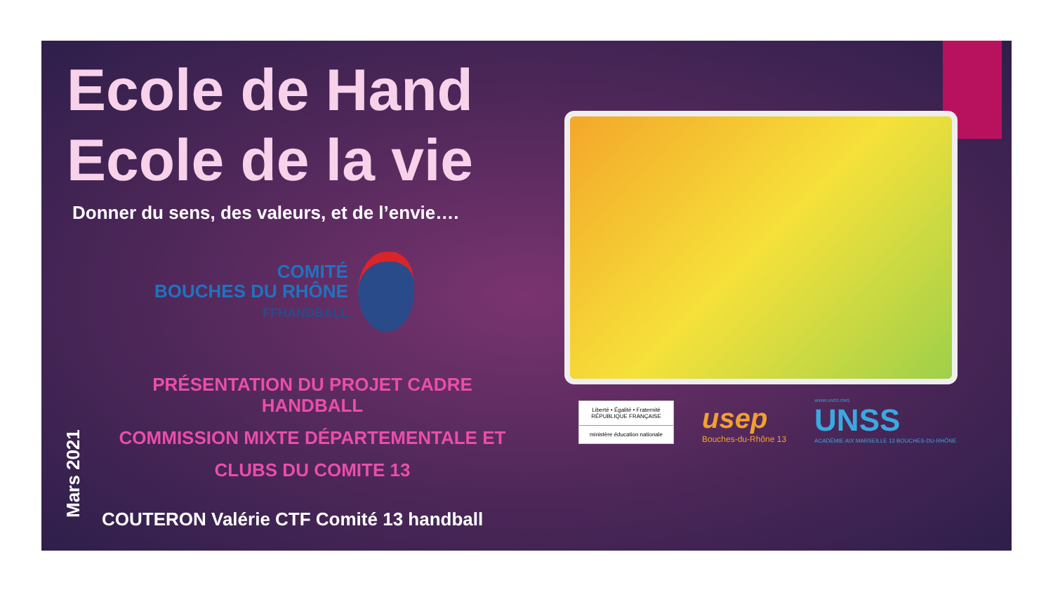Ecole de Hand
Ecole de la vie
Donner du sens, des valeurs, et de l’envie….
COMITÉ
BOUCHES DU RHÔNE
FFHANDBALL
PRÉSENTATION DU PROJET CADRE
HANDBALL
COMMISSION MIXTE DÉPARTEMENTALE ET
CLUBS DU COMITE 13
COUTERON Valérie CTF Comité 13 handball
Mars 2021
Liberté • Égalité • Fraternité
RÉPUBLIQUE FRANÇAISE
ministère éducation nationale
usep
Bouches-du-Rhône 13
WWW.UNSS.ORG
UNSS
ACADÉMIE AIX MARSEILLE 13 BOUCHES-DU-RHÔNE